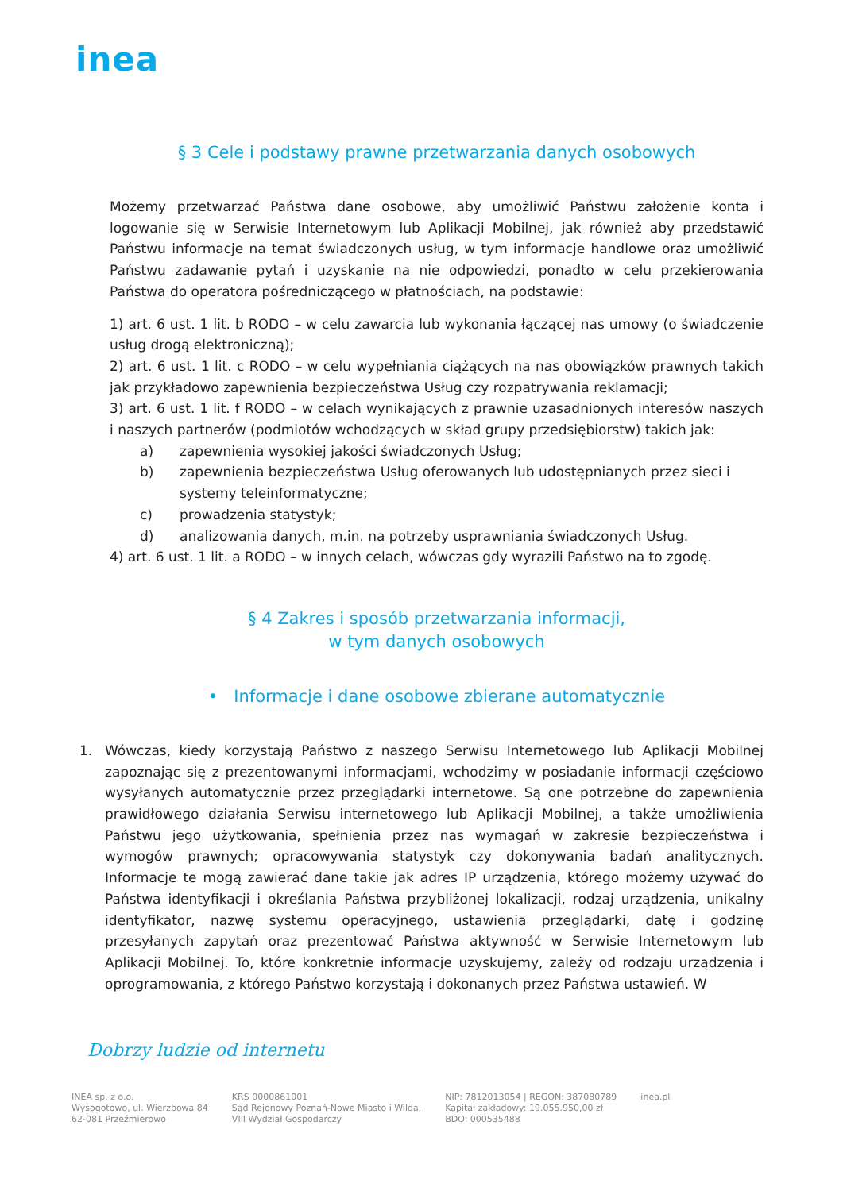inea
§ 3 Cele i podstawy prawne przetwarzania danych osobowych
Możemy przetwarzać Państwa dane osobowe, aby umożliwić Państwu założenie konta i logowanie się w Serwisie Internetowym lub Aplikacji Mobilnej, jak również aby przedstawić Państwu informacje na temat świadczonych usług, w tym informacje handlowe oraz umożliwić Państwu zadawanie pytań i uzyskanie na nie odpowiedzi, ponadto w celu przekierowania Państwa do operatora pośredniczącego w płatnościach, na podstawie:
1) art. 6 ust. 1 lit. b RODO – w celu zawarcia lub wykonania łączącej nas umowy (o świadczenie usług drogą elektroniczną);
2) art. 6 ust. 1 lit. c RODO – w celu wypełniania ciążących na nas obowiązków prawnych takich jak przykładowo zapewnienia bezpieczeństwa Usług czy rozpatrywania reklamacji;
3) art. 6 ust. 1 lit. f RODO – w celach wynikających z prawnie uzasadnionych interesów naszych i naszych partnerów (podmiotów wchodzących w skład grupy przedsiębiorstw) takich jak:
a) zapewnienia wysokiej jakości świadczonych Usług;
b) zapewnienia bezpieczeństwa Usług oferowanych lub udostępnianych przez sieci i systemy teleinformatyczne;
c) prowadzenia statystyk;
d) analizowania danych, m.in. na potrzeby usprawniania świadczonych Usług.
4) art. 6 ust. 1 lit. a RODO – w innych celach, wówczas gdy wyrazili Państwo na to zgodę.
§ 4 Zakres i sposób przetwarzania informacji,
w tym danych osobowych
• Informacje i dane osobowe zbierane automatycznie
1. Wówczas, kiedy korzystają Państwo z naszego Serwisu Internetowego lub Aplikacji Mobilnej zapoznając się z prezentowanymi informacjami, wchodzimy w posiadanie informacji częściowo wysyłanych automatycznie przez przeglądarki internetowe. Są one potrzebne do zapewnienia prawidłowego działania Serwisu internetowego lub Aplikacji Mobilnej, a także umożliwienia Państwu jego użytkowania, spełnienia przez nas wymagań w zakresie bezpieczeństwa i wymogów prawnych; opracowywania statystyk czy dokonywania badań analitycznych. Informacje te mogą zawierać dane takie jak adres IP urządzenia, którego możemy używać do Państwa identyfikacji i określania Państwa przybliżonej lokalizacji, rodzaj urządzenia, unikalny identyfikator, nazwę systemu operacyjnego, ustawienia przeglądarki, datę i godzinę przesyłanych zapytań oraz prezentować Państwa aktywność w Serwisie Internetowym lub Aplikacji Mobilnej. To, które konkretnie informacje uzyskujemy, zależy od rodzaju urządzenia i oprogramowania, z którego Państwo korzystają i dokonanych przez Państwa ustawień. W
Dobrzy ludzie od internetu
INEA sp. z o.o.
Wysogotowo, ul. Wierzbowa 84
62-081 Przeźmierowo
KRS 0000861001
Sąd Rejonowy Poznań-Nowe Miasto i Wilda,
VIII Wydział Gospodarczy
NIP: 7812013054 | REGON: 387080789
Kapitał zakładowy: 19.055.950,00 zł
BDO: 000535488
inea.pl